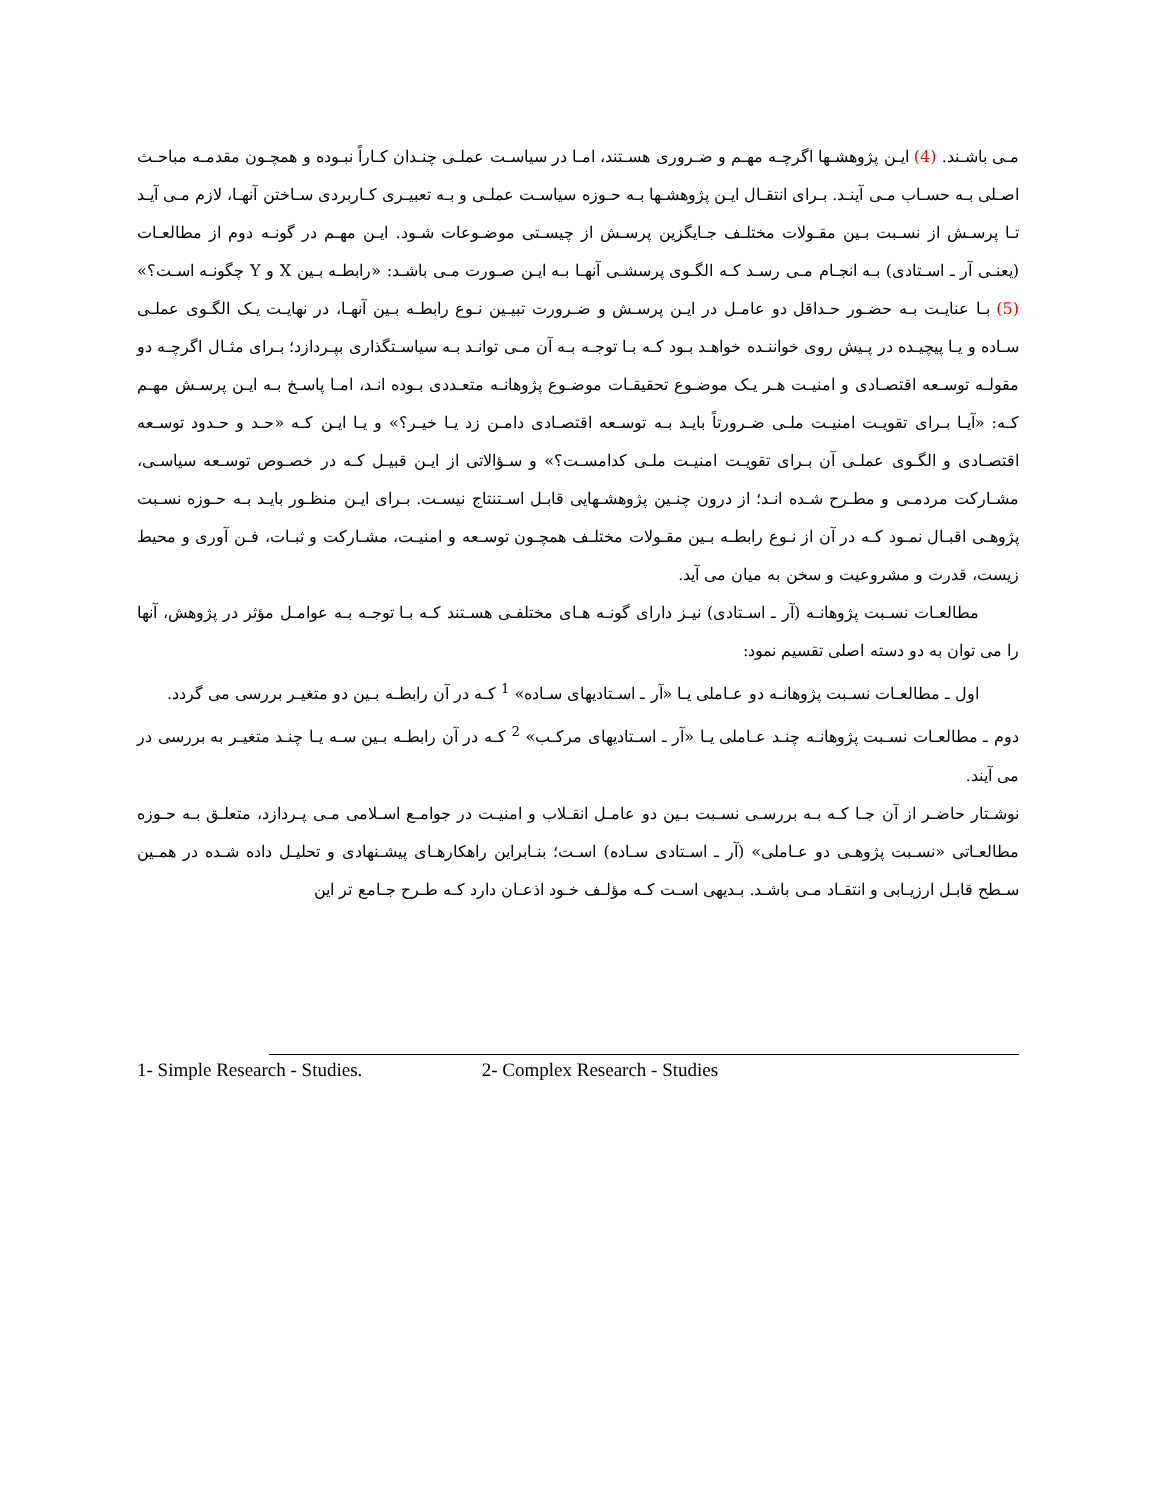مـی باشـند. (4) ایـن پژوهشـها اگرچـه مهـم و ضـروری هسـتند، امـا در سیاسـت عملـی چنـدان کـاراً نبـوده و همچـون مقدمـه مباحـث اصـلی بـه حسـاب مـی آینـد. بـرای انتقـال ایـن پژوهشـها بـه حـوزه سیاسـت عملـی و بـه تعبیـری کـاربردی سـاختن آنهـا، لازم مـی آیـد تـا پرسـش از نسـبت بـین مقـولات مختلـف جـایگزین پرسـش از چیسـتی موضـوعات شـود. ایـن مهـم در گونـه دوم از مطالعـات (یعنـی آر ـ اسـتادی) بـه انجـام مـی رسـد کـه الگـوی پرسشـی آنهـا بـه ایـن صـورت مـی باشـد: «رابطـه بـین X و Y چگونـه اسـت؟» (5) بـا عنایـت بـه حضـور حـداقل دو عامـل در ایـن پرسـش و ضـرورت تبیـین نـوع رابطـه بـین آنهـا، در نهایـت یـک الگـوی عملـی سـاده و یـا پیچیـده در پـیش روی خواننـده خواهـد بـود کـه بـا توجـه بـه آن مـی توانـد بـه سیاسـتگذاری بپـردازد؛ بـرای مثـال اگرچـه دو مقولـه توسـعه اقتصـادی و امنیـت هـر یـک موضـوع تحقیقـات موضـوع پژوهانـه متعـددی بـوده انـد، امـا پاسـخ بـه ایـن پرسـش مهـم کـه: «آیـا بـرای تقویـت امنیـت ملـی ضـرورتاً بایـد بـه توسـعه اقتصـادی دامـن زد یـا خیـر؟» و یـا ایـن کـه «حـد و حـدود توسـعه اقتصـادی و الگـوی عملـی آن بـرای تقویـت امنیـت ملـی کدامسـت؟» و سـؤالاتی از ایـن قبیـل کـه در خصـوص توسـعه سیاسـی، مشـارکت مردمـی و مطـرح شـده انـد؛ از درون چنـین پژوهشـهایی قابـل اسـتنتاج نیسـت. بـرای ایـن منظـور بایـد بـه حـوزه نسـبت پژوهـی اقبـال نمـود کـه در آن از نـوع رابطـه بـین مقـولات مختلـف همچـون توسـعه و امنیـت، مشـارکت و ثبـات، فـن آوری و محیط زیست، قدرت و مشروعیت و سخن به میان می آید.
مطالعـات نسـبت پژوهانـه (آر ـ اسـتادی) نیـز دارای گونـه هـای مختلفـی هسـتند کـه بـا توجـه بـه عوامـل مؤثر در پژوهش، آنها را می توان به دو دسته اصلی تقسیم نمود:
اول ـ مطالعـات نسـبت پژوهانـه دو عـاملی یـا «آر ـ اسـتادیهای سـاده» <sup>1</sup> کـه در آن رابطـه بـین دو متغیـر بررسی می گردد.
دوم ـ مطالعـات نسـبت پژوهانـه چنـد عـاملی یـا «آر ـ اسـتادیهای مرکـب» <sup>2</sup> کـه در آن رابطـه بـین سـه یـا چنـد متغیـر به بررسی در می آیند.
نوشـتار حاضـر از آن جـا کـه بـه بررسـی نسـبت بـین دو عامـل انقـلاب و امنیـت در جوامـع اسـلامی مـی پـردازد، متعلـق بـه حـوزه مطالعـاتی «نسـبت پژوهـی دو عـاملی» (آر ـ اسـتادی سـاده) اسـت؛ بنـابراین راهکارهـای پیشـنهادی و تحلیـل داده شـده در همـین سـطح قابـل ارزیـابی و انتقـاد مـی باشـد. بـدیهی اسـت کـه مؤلـف خـود اذعـان دارد کـه طـرح جـامع تر این
1- Simple Research - Studies. 2- Complex Research - Studies